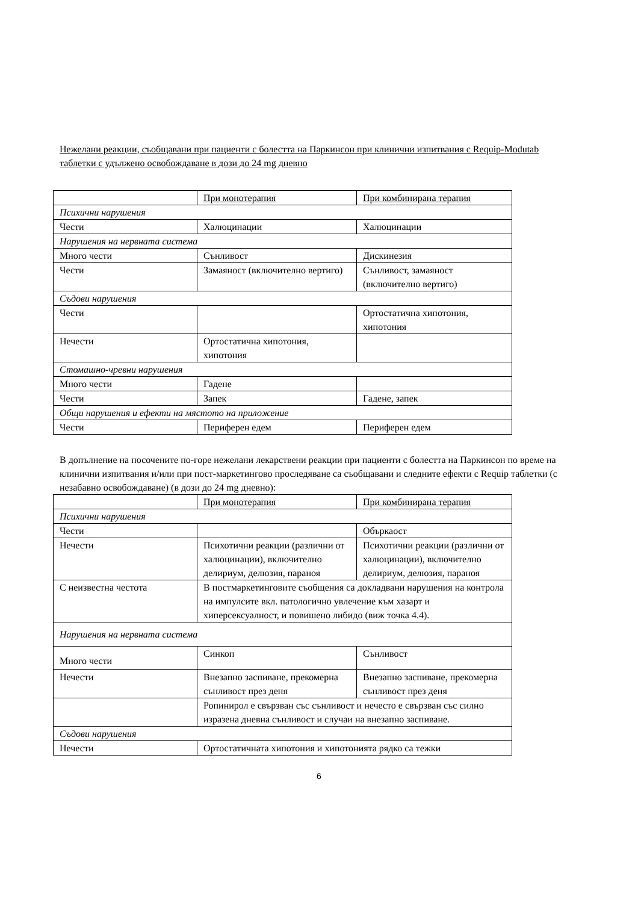Нежелани реакции, съобщавани при пациенти с болестта на Паркинсон при клинични изпитвания с Requip-Modutab таблетки с удължено освобождаване в дози до 24 mg дневно
| | При монотерапия | При комбинирана терапия |
| Психични нарушения | | |
| Чести | Халюцинации | Халюцинации |
| Нарушения на нервната система | | |
| Много чести | Сънливост | Дискинезия |
| Чести | Замаяност (включително вертиго) | Сънливост, замаяност (включително вертиго) |
| Съдови нарушения | | |
| Чести | | Ортостатична хипотония, хипотония |
| Нечести | Ортостатична хипотония, хипотония | |
| Стомашно-чревни нарушения | | |
| Много чести | Гадене | |
| Чести | Запек | Гадене, запек |
| Общи нарушения и ефекти на мястото на приложение | | |
| Чести | Периферен едем | Периферен едем |
В допълнение на посочените по-горе нежелани лекарствени реакции при пациенти с болестта на Паркинсон по време на клинични изпитвания и/или при пост-маркетингово проследяване са съобщавани и следните ефекти с Requip таблетки (с незабавно освобождаване) (в дози до 24 mg дневно):
| | При монотерапия | При комбинирана терапия |
| Психични нарушения | | |
| Чести | | Объркаост |
| Нечести | Психотични реакции (различни от халюцинации), включително делириум, делюзия, параноя | Психотични реакции (различни от халюцинации), включително делириум, делюзия, параноя |
| С неизвестна честота | В постмаркетинговите съобщения са докладвани нарушения на контрола на импулсите вкл. патологично увлечение към хазарт и хиперсексуалност, и повишено либидо (виж точка 4.4). | |
| Нарушения на нервната система | | |
| Много чести | Синкоп | Сънливост |
| Нечести | Внезапно заспиване, прекомерна сънливост през деня | Внезапно заспиване, прекомерна сънливост през деня |
| | Ропинирол е свързван със сънливост и нечесто е свързван със силно изразена дневна сънливост и случаи на внезапно заспиване. | |
| Съдови нарушения | | |
| Нечести | Ортостатичната хипотония и хипотонията рядко са тежки | |
6